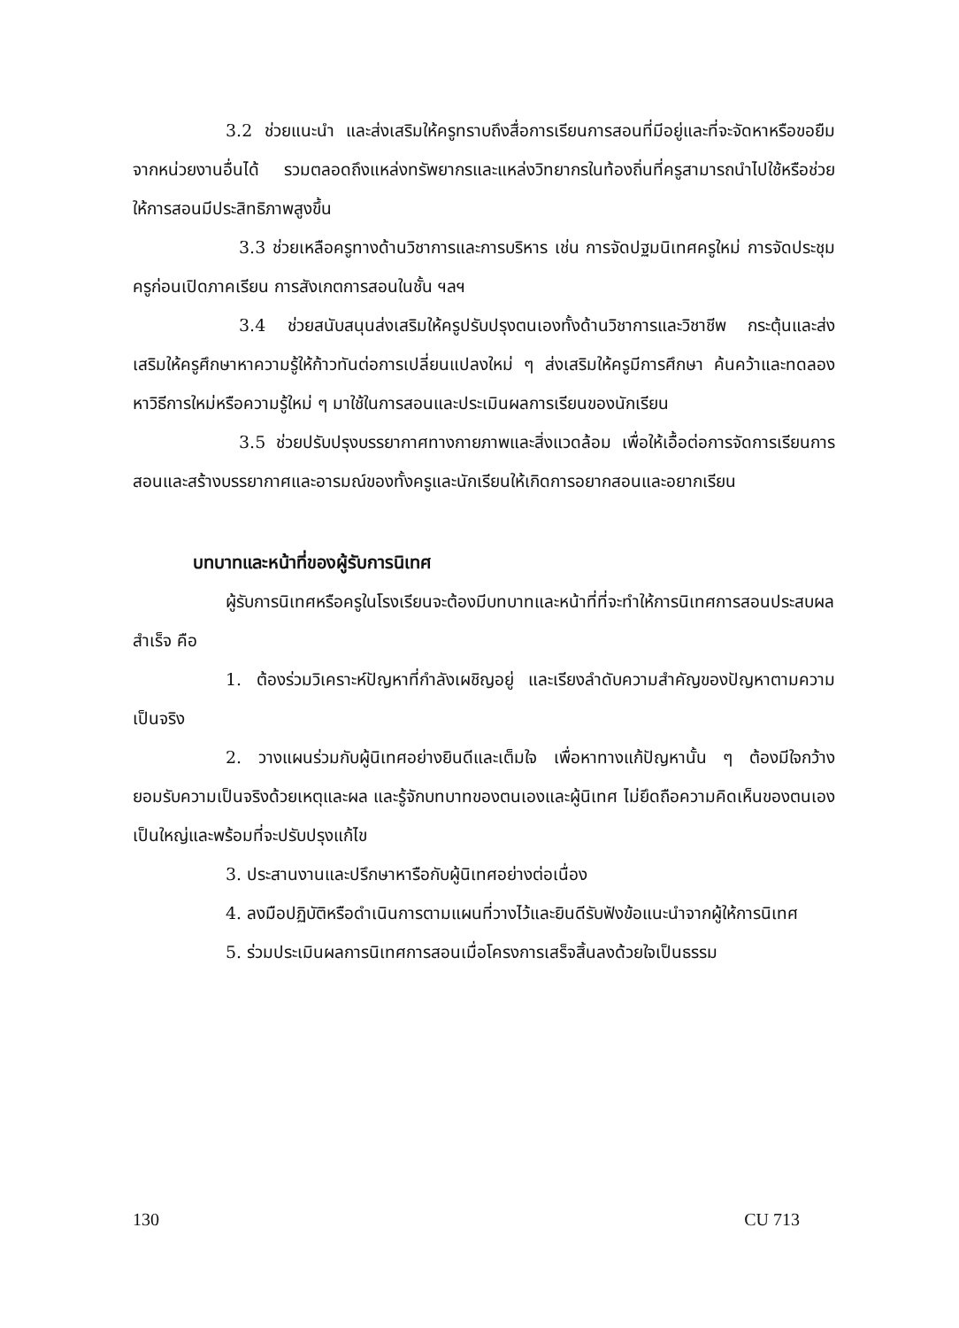3.2 ช่วยแนะนำ และส่งเสริมให้ครูทราบถึงสื่อการเรียนการสอนที่มีอยู่และที่จะจัดหาหรือขอยืมจากหน่วยงานอื่นได้ รวมตลอดถึงแหล่งทรัพยากรและแหล่งวิทยากรในท้องถิ่นที่ครูสามารถนำไปใช้หรือช่วยให้การสอนมีประสิทธิภาพสูงขึ้น
3.3 ช่วยเหลือครูทางด้านวิชาการและการบริหาร เช่น การจัดปฐมนิเทศครูใหม่ การจัดประชุมครูก่อนเปิดภาคเรียน การสังเกตการสอนในชั้น ฯลฯ
3.4 ช่วยสนับสนุนส่งเสริมให้ครูปรับปรุงตนเองทั้งด้านวิชาการและวิชาชีพ กระตุ้นและส่งเสริมให้ครูศึกษาหาความรู้ให้ก้าวทันต่อการเปลี่ยนแปลงใหม่ ๆ ส่งเสริมให้ครูมีการศึกษา ค้นคว้าและทดลองหาวิธีการใหม่หรือความรู้ใหม่ ๆ มาใช้ในการสอนและประเมินผลการเรียนของนักเรียน
3.5 ช่วยปรับปรุงบรรยากาศทางกายภาพและสิ่งแวดล้อม เพื่อให้เอื้อต่อการจัดการเรียนการสอนและสร้างบรรยากาศและอารมณ์ของทั้งครูและนักเรียนให้เกิดการอยากสอนและอยากเรียน
บทบาทและหน้าที่ของผู้รับการนิเทศ
ผู้รับการนิเทศหรือครูในโรงเรียนจะต้องมีบทบาทและหน้าที่ที่จะทำให้การนิเทศการสอนประสบผลสำเร็จ คือ
1. ต้องร่วมวิเคราะห์ปัญหาที่กำลังเผชิญอยู่ และเรียงลำดับความสำคัญของปัญหาตามความเป็นจริง
2. วางแผนร่วมกับผู้นิเทศอย่างยินดีและเต็มใจ เพื่อหาทางแก้ปัญหานั้น ๆ ต้องมีใจกว้างยอมรับความเป็นจริงด้วยเหตุและผล และรู้จักบทบาทของตนเองและผู้นิเทศ ไม่ยึดถือความคิดเห็นของตนเองเป็นใหญ่และพร้อมที่จะปรับปรุงแก้ไข
3. ประสานงานและปรึกษาหารือกับผู้นิเทศอย่างต่อเนื่อง
4. ลงมือปฏิบัติหรือดำเนินการตามแผนที่วางไว้และยินดีรับฟังข้อแนะนำจากผู้ให้การนิเทศ
5. ร่วมประเมินผลการนิเทศการสอนเมื่อโครงการเสร็จสิ้นลงด้วยใจเป็นธรรม
130 CU 713